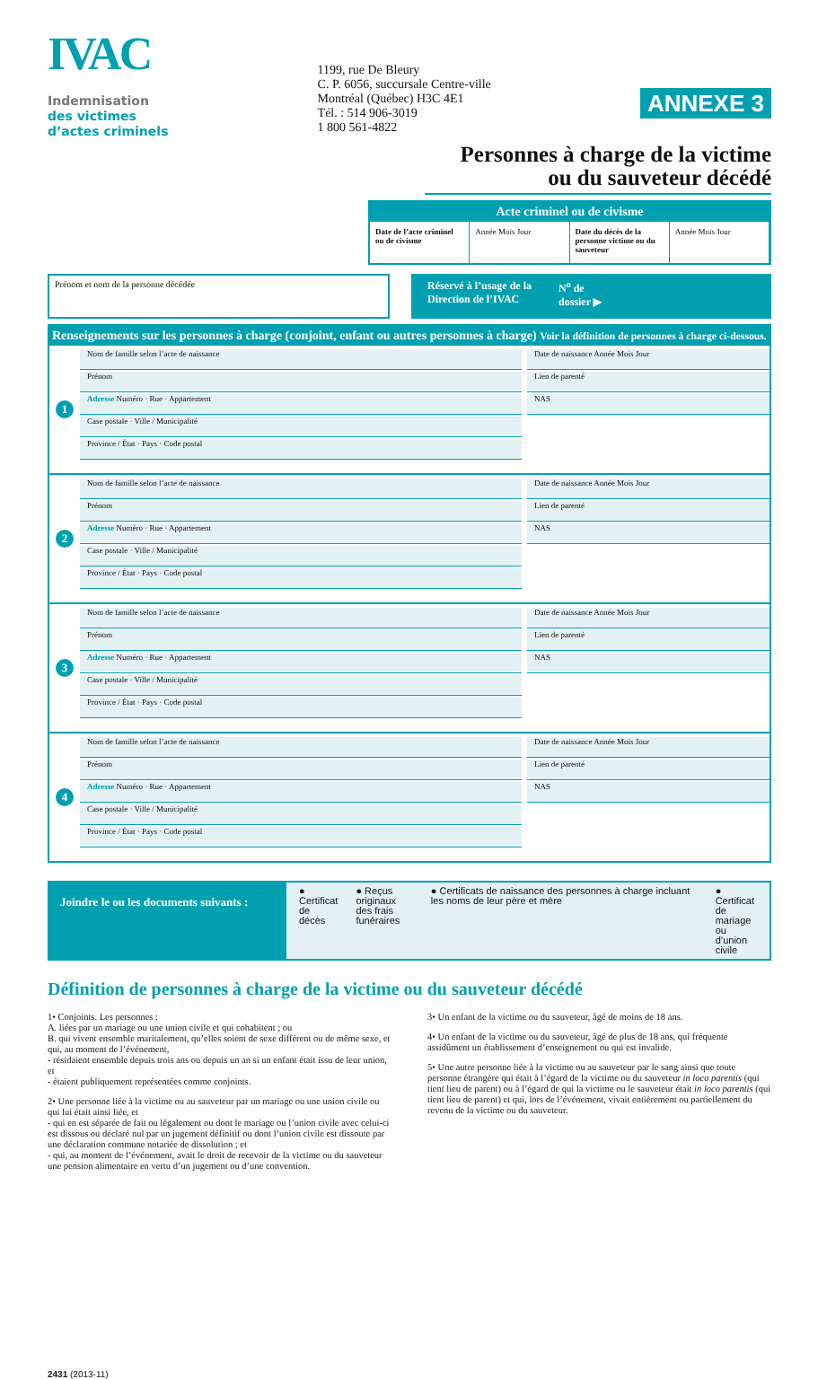IVAC
Indemnisation
des victimes
d’actes criminels
1199, rue De Bleury
C. P. 6056, succursale Centre-ville
Montréal (Québec) H3C 4E1
Tél. : 514 906-3019
1 800 561-4822
ANNEXE 3
Personnes à charge de la victime
ou du sauveteur décédé
Acte criminel ou de civisme
Date de l’acte criminel ou de civisme
Année Mois Jour Date du décès de la personne victime ou du sauveteur
Année Mois Jour
Prénom et nom de la personne décédée
Réservé à l’usage de la
Direction de l’IVAC N<sup>o</sup> de
dossier ▶
Renseignements sur les personnes à charge (conjoint, enfant ou autres personnes à charge) Voir la définition de personnes à charge ci-dessous.
1
Nom de famille selon l’acte de naissance
Prénom
Adresse Numéro · Rue · Appartement
Case postale · Ville / Municipalité
Province / État · Pays · Code postal
Date de naissance Année Mois Jour
Lien de parenté
NAS
2
Nom de famille selon l’acte de naissance
Prénom
Adresse Numéro · Rue · Appartement
Case postale · Ville / Municipalité
Province / État · Pays · Code postal
Date de naissance Année Mois Jour
Lien de parenté
NAS
3
Nom de famille selon l’acte de naissance
Prénom
Adresse Numéro · Rue · Appartement
Case postale · Ville / Municipalité
Province / État · Pays · Code postal
Date de naissance Année Mois Jour
Lien de parenté
NAS
4
Nom de famille selon l’acte de naissance
Prénom
Adresse Numéro · Rue · Appartement
Case postale · Ville / Municipalité
Province / État · Pays · Code postal
Date de naissance Année Mois Jour
Lien de parenté
NAS
Joindre le ou les documents suivants :
● Certificat
de décès ● Reçus originaux
des frais funéraires ● Certificats de naissance des personnes à charge incluant les noms de leur père et mère ● Certificat de
mariage ou
d’union civile
Définition de personnes à charge de la victime ou du sauveteur décédé
1• Conjoints. Les personnes :
A. liées par un mariage ou une union civile et qui cohabitent ; ou
B. qui vivent ensemble maritalement, qu’elles soient de sexe différent ou de même sexe, et qui, au moment de l’événement,
- résidaient ensemble depuis trois ans ou depuis un an si un enfant était issu de leur union, et
- étaient publiquement représentées comme conjoints.
2• Une personne liée à la victime ou au sauveteur par un mariage ou une union civile ou qui lui était ainsi liée, et
- qui en est séparée de fait ou légalement ou dont le mariage ou l’union civile avec celui-ci est dissous ou déclaré nul par un jugement définitif ou dont l’union civile est dissoute par une déclaration commune notariée de dissolution ; et
- qui, au moment de l’événement, avait le droit de recevoir de la victime ou du sauveteur une pension alimentaire en vertu d’un jugement ou d’une convention.
3• Un enfant de la victime ou du sauveteur, âgé de moins de 18 ans.
4• Un enfant de la victime ou du sauveteur, âgé de plus de 18 ans, qui fréquente assidûment un établissement d’enseignement ou qui est invalide.
5• Une autre personne liée à la victime ou au sauveteur par le sang ainsi que toute personne étrangère qui était à l’égard de la victime ou du sauveteur in loco parentis (qui tient lieu de parent) ou à l’égard de qui la victime ou le sauveteur était in loco parentis (qui tient lieu de parent) et qui, lors de l’événement, vivait entièrement ou partiellement du revenu de la victime ou du sauveteur.
2431 (2013-11)